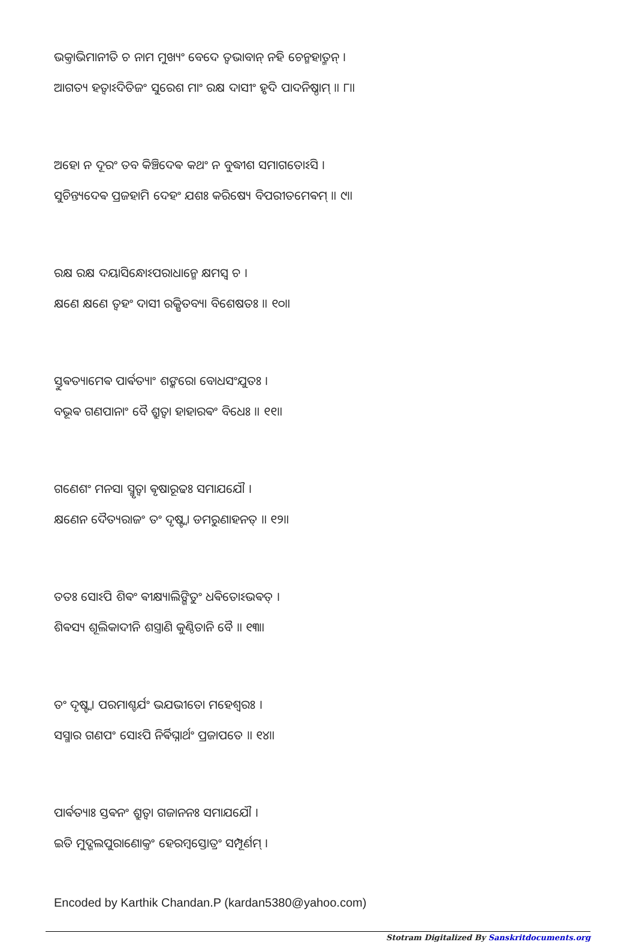ଭକ୍ତାଭିମାନୀତି ଚ ନାମ ମୁଖ୍ୟଂ ବେଦେ ତ୍ଵଭାବାନ୍ ନହି ଚେନ୍ମହାତ୍ମନ୍ ।
ଆଗତ୍ୟ ହତ୍ଵାଽଦିତିଜଂ ସୁରେଶ ମାଂ ରକ୍ଷ ଦାସୀଂ ହୃଦି ପାଦନିଷ୍ଠାମ୍ ॥ ୮॥
ଅହୋ ନ ଦୂରଂ ତବ କିଞ୍ଚିଦେଵ କଥଂ ନ ବୁଦ୍ଧୀଶ ସମାଗତୋଽସି ।
ସୁଚିନ୍ତ୍ୟଦେଵ ପ୍ରଜହାମି ଦେହଂ ଯଶଃ କରିଷ୍ୟେ ବିପରୀତମେଵମ୍ ॥ ୯॥
ରକ୍ଷ ରକ୍ଷ ଦୟାସିନ୍ଧୋଽପରାଧାନ୍ମେ କ୍ଷମସ୍ଵ ଚ ।
କ୍ଷଣେ କ୍ଷଣେ ତ୍ଵହଂ ଦାସୀ ରକ୍ଷିତବ୍ୟା ବିଶେଷତଃ ॥ ୧୦॥
ସ୍ତୁଵତ୍ୟାମେଵ ପାର୍ଵତ୍ୟାଂ ଶଙ୍କରୋ ବୋଧସଂଯୁତଃ ।
ବଭୂଵ ଗଣପାନାଂ ବୈ ଶ୍ରୁତ୍ଵା ହାହାରଵଂ ବିଧେଃ ॥ ୧୧॥
ଗଣେଶଂ ମନସା ସ୍ମୃତ୍ଵା ଵୃଷାରୂଢଃ ସମାଯଯୌ ।
କ୍ଷଣେନ ଦୈତ୍ୟରାଜଂ ତଂ ଦୃଷ୍ଟ୍ଵା ଡମରୁଣାହନତ୍ ॥ ୧୨॥
ତତଃ ସୋଽପି ଶିଵଂ ଵୀକ୍ଷ୍ୟାଲିଙ୍ଗିତୁଂ ଧଵିତୋଽଭଵତ୍ ।
ଶିଵସ୍ୟ ଶୂଲିକାଦୀନି ଶସ୍ତ୍ରାଣି କୁଣ୍ଠିତାନି ବୈ ॥ ୧୩॥
ତଂ ଦୃଷ୍ଟ୍ଵା ପରମାଶ୍ଚର୍ଯଂ ଭଯଭୀତୋ ମହେଶ୍ଵରଃ ।
ସସ୍ମାର ଗଣପଂ ସୋଽପି ନିର୍ଵିଘ୍ନାର୍ଥଂ ପ୍ରଜାପତେ ॥ ୧୪॥
ପାର୍ଵତ୍ୟାଃ ସ୍ତଵନଂ ଶ୍ରୁତ୍ଵା ଗଜାନନଃ ସମାଯଯୌ ।
ଇତି ମୁଦ୍ଗଲପୁରାଣୋକ୍ତଂ ହେରମ୍ବସ୍ତୋତ୍ରଂ ସମ୍ପୂର୍ଣମ୍ ।
Encoded by Karthik Chandan.P (kardan5380@yahoo.com)
Stotram Digitalized By Sanskritdocuments.org